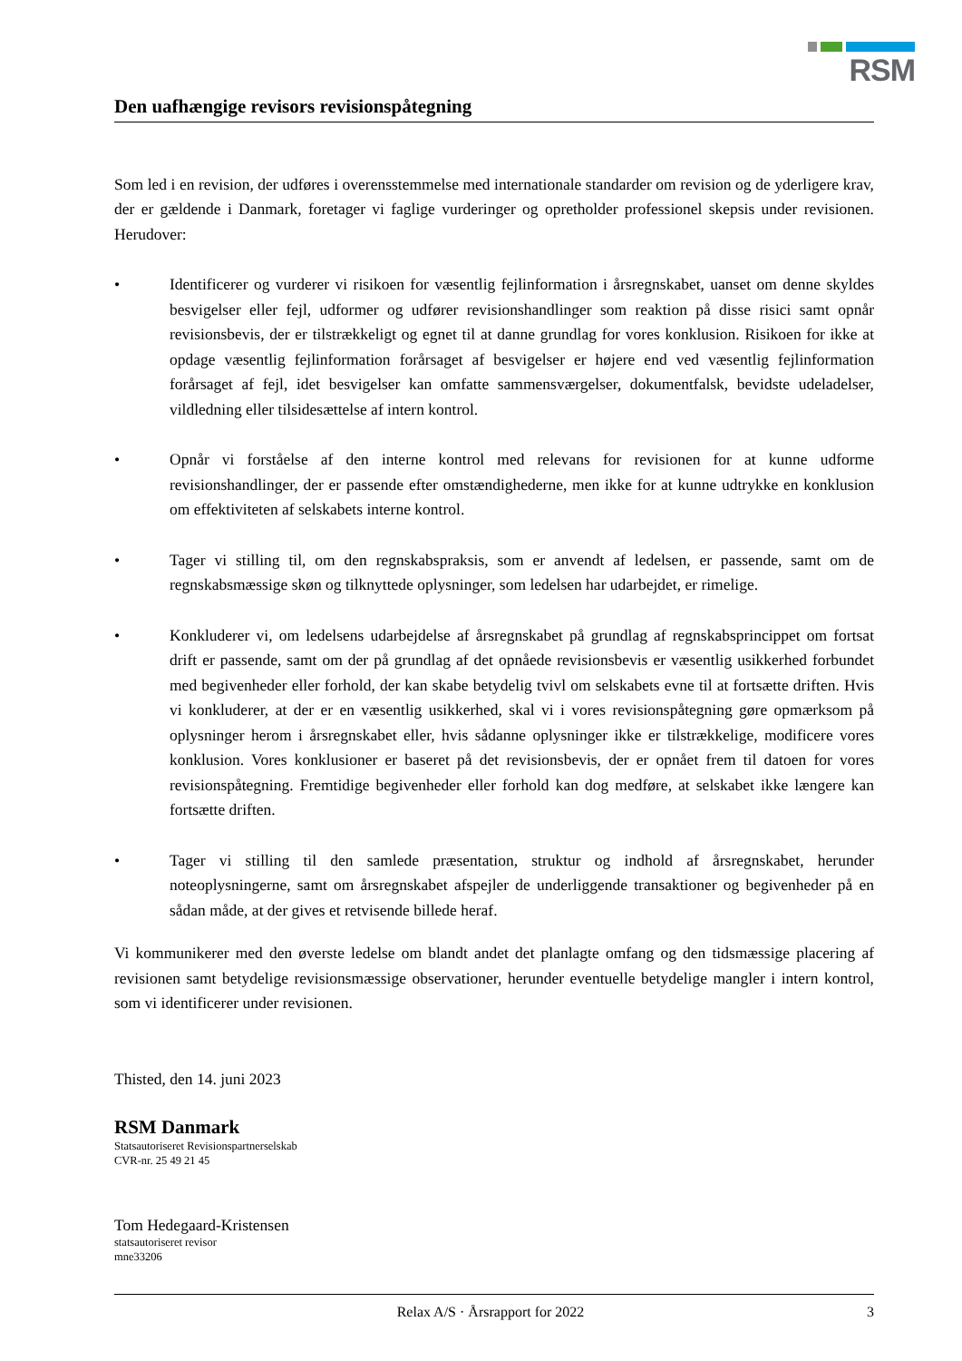RSM
Den uafhængige revisors revisionspåtegning
Som led i en revision, der udføres i overensstemmelse med internationale standarder om revision og de yderligere krav, der er gældende i Danmark, foretager vi faglige vurderinger og opretholder professionel skepsis under revisionen. Herudover:
• Identificerer og vurderer vi risikoen for væsentlig fejlinformation i årsregnskabet, uanset om denne skyldes besvigelser eller fejl, udformer og udfører revisionshandlinger som reaktion på disse risici samt opnår revisionsbevis, der er tilstrækkeligt og egnet til at danne grundlag for vores konklusion. Risikoen for ikke at opdage væsentlig fejlinformation forårsaget af besvigelser er højere end ved væsentlig fejlinformation forårsaget af fejl, idet besvigelser kan omfatte sammensværgelser, dokumentfalsk, bevidste udeladelser, vildledning eller tilsidesættelse af intern kontrol.
• Opnår vi forståelse af den interne kontrol med relevans for revisionen for at kunne udforme revisionshandlinger, der er passende efter omstændighederne, men ikke for at kunne udtrykke en konklusion om effektiviteten af selskabets interne kontrol.
• Tager vi stilling til, om den regnskabspraksis, som er anvendt af ledelsen, er passende, samt om de regnskabsmæssige skøn og tilknyttede oplysninger, som ledelsen har udarbejdet, er rimelige.
• Konkluderer vi, om ledelsens udarbejdelse af årsregnskabet på grundlag af regnskabsprincippet om fortsat drift er passende, samt om der på grundlag af det opnåede revisionsbevis er væsentlig usikkerhed forbundet med begivenheder eller forhold, der kan skabe betydelig tvivl om selskabets evne til at fortsætte driften. Hvis vi konkluderer, at der er en væsentlig usikkerhed, skal vi i vores revisionspåtegning gøre opmærksom på oplysninger herom i årsregnskabet eller, hvis sådanne oplysninger ikke er tilstrækkelige, modificere vores konklusion. Vores konklusioner er baseret på det revisionsbevis, der er opnået frem til datoen for vores revisionspåtegning. Fremtidige begivenheder eller forhold kan dog medføre, at selskabet ikke længere kan fortsætte driften.
• Tager vi stilling til den samlede præsentation, struktur og indhold af årsregnskabet, herunder noteoplysningerne, samt om årsregnskabet afspejler de underliggende transaktioner og begivenheder på en sådan måde, at der gives et retvisende billede heraf.
Vi kommunikerer med den øverste ledelse om blandt andet det planlagte omfang og den tidsmæssige placering af revisionen samt betydelige revisionsmæssige observationer, herunder eventuelle betydelige mangler i intern kontrol, som vi identificerer under revisionen.
Thisted, den 14. juni 2023
RSM Danmark
Statsautoriseret Revisionspartnerselskab
CVR-nr. 25 49 21 45
Tom Hedegaard-Kristensen
statsautoriseret revisor
mne33206
Relax A/S · Årsrapport for 2022 3